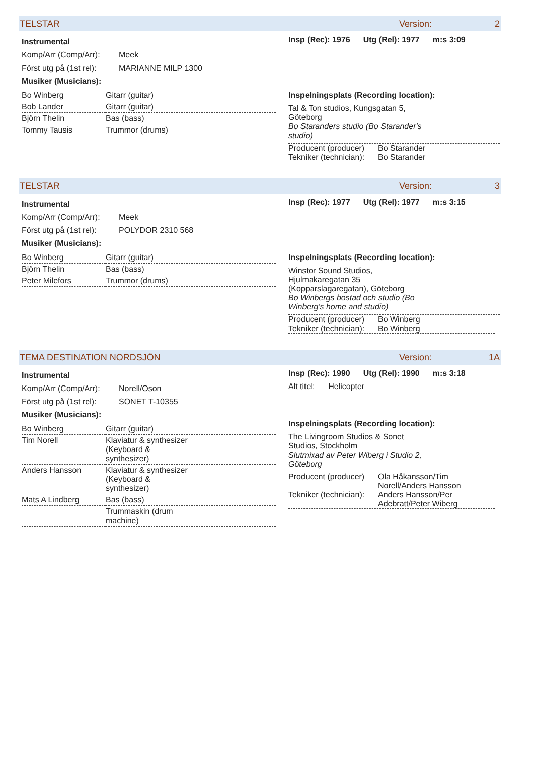TELSTAR Version: 2
Instrumental
Komp/Arr (Comp/Arr): Meek
Först utg på (1st rel): MARIANNE MILP 1300
Musiker (Musicians):
| Bo Winberg | Gitarr (guitar) |
| Bob Lander | Gitarr (guitar) |
| Björn Thelin | Bas (bass) |
| Tommy Tausis | Trummor (drums) |
Insp (Rec): 1976 Utg (Rel): 1977 m:s 3:09
Inspelningsplats (Recording location):
Tal & Ton studios, Kungsgatan 5,
Göteborg
Bo Staranders studio (Bo Starander's
studio)
Producent (producer) Bo Starander
Tekniker (technician): Bo Starander
TELSTAR Version: 3
Instrumental
Komp/Arr (Comp/Arr): Meek
Först utg på (1st rel): POLYDOR 2310 568
Musiker (Musicians):
| Bo Winberg | Gitarr (guitar) |
| Björn Thelin | Bas (bass) |
| Peter Milefors | Trummor (drums) |
Insp (Rec): 1977 Utg (Rel): 1977 m:s 3:15
Inspelningsplats (Recording location):
Winstor Sound Studios,
Hjulmakaregatan 35
(Kopparslagaregatan), Göteborg
Bo Winbergs bostad och studio (Bo
Winberg's home and studio)
Producent (producer) Bo Winberg
Tekniker (technician): Bo Winberg
TEMA DESTINATION NORDSJÖN Version: 1A
Instrumental
Komp/Arr (Comp/Arr): Norell/Oson
Först utg på (1st rel): SONET T-10355
Musiker (Musicians):
| Bo Winberg | Gitarr (guitar) |
| Tim Norell | Klaviatur & synthesizer (Keyboard & synthesizer) |
| Anders Hansson | Klaviatur & synthesizer (Keyboard & synthesizer) |
| Mats A Lindberg | Bas (bass) |
| | Trummaskin (drum machine) |
Insp (Rec): 1990 Utg (Rel): 1990 m:s 3:18
Alt titel: Helicopter
Inspelningsplats (Recording location):
The Livingroom Studios & Sonet
Studios, Stockholm
Slutmixad av Peter Wiberg i Studio 2,
Göteborg
Producent (producer) Ola Håkansson/Tim
Norell/Anders Hansson
Tekniker (technician): Anders Hansson/Per
Adebratt/Peter Wiberg